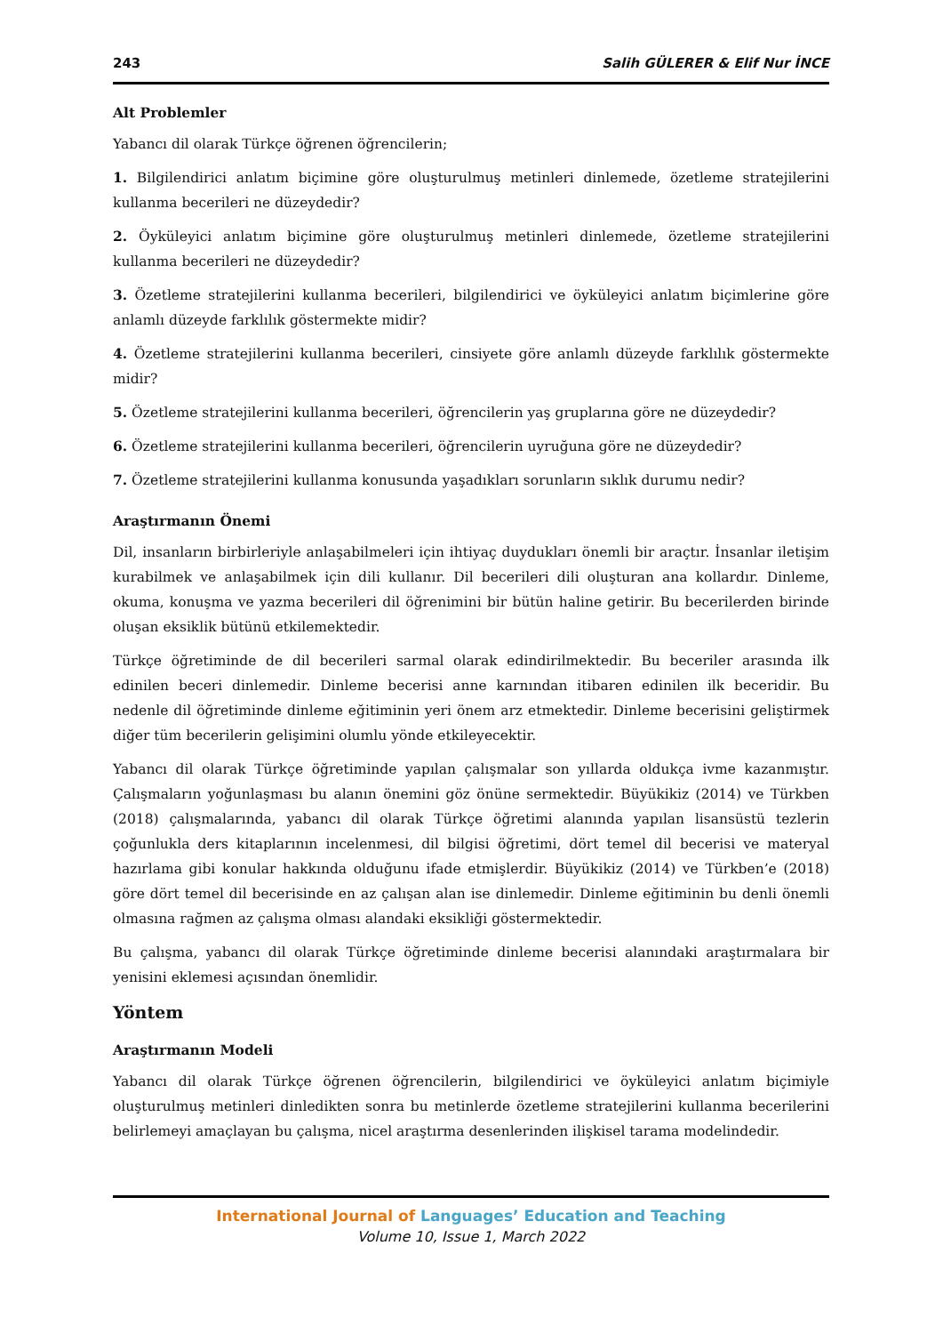243 Salih GÜLERER & Elif Nur İNCE
Alt Problemler
Yabancı dil olarak Türkçe öğrenen öğrencilerin;
1. Bilgilendirici anlatım biçimine göre oluşturulmuş metinleri dinlemede, özetleme stratejilerini kullanma becerileri ne düzeydedir?
2. Öyküleyici anlatım biçimine göre oluşturulmuş metinleri dinlemede, özetleme stratejilerini kullanma becerileri ne düzeydedir?
3. Özetleme stratejilerini kullanma becerileri, bilgilendirici ve öyküleyici anlatım biçimlerine göre anlamlı düzeyde farklılık göstermekte midir?
4. Özetleme stratejilerini kullanma becerileri, cinsiyete göre anlamlı düzeyde farklılık göstermekte midir?
5. Özetleme stratejilerini kullanma becerileri, öğrencilerin yaş gruplarına göre ne düzeydedir?
6. Özetleme stratejilerini kullanma becerileri, öğrencilerin uyruğuna göre ne düzeydedir?
7. Özetleme stratejilerini kullanma konusunda yaşadıkları sorunların sıklık durumu nedir?
Araştırmanın Önemi
Dil, insanların birbirleriyle anlaşabilmeleri için ihtiyaç duydukları önemli bir araçtır. İnsanlar iletişim kurabilmek ve anlaşabilmek için dili kullanır. Dil becerileri dili oluşturan ana kollardır. Dinleme, okuma, konuşma ve yazma becerileri dil öğrenimini bir bütün haline getirir. Bu becerilerden birinde oluşan eksiklik bütünü etkilemektedir.
Türkçe öğretiminde de dil becerileri sarmal olarak edindirilmektedir. Bu beceriler arasında ilk edinilen beceri dinlemedir. Dinleme becerisi anne karnından itibaren edinilen ilk beceridir. Bu nedenle dil öğretiminde dinleme eğitiminin yeri önem arz etmektedir. Dinleme becerisini geliştirmek diğer tüm becerilerin gelişimini olumlu yönde etkileyecektir.
Yabancı dil olarak Türkçe öğretiminde yapılan çalışmalar son yıllarda oldukça ivme kazanmıştır. Çalışmaların yoğunlaşması bu alanın önemini göz önüne sermektedir. Büyükikiz (2014) ve Türkben (2018) çalışmalarında, yabancı dil olarak Türkçe öğretimi alanında yapılan lisansüstü tezlerin çoğunlukla ders kitaplarının incelenmesi, dil bilgisi öğretimi, dört temel dil becerisi ve materyal hazırlama gibi konular hakkında olduğunu ifade etmişlerdir. Büyükikiz (2014) ve Türkben’e (2018) göre dört temel dil becerisinde en az çalışan alan ise dinlemedir. Dinleme eğitiminin bu denli önemli olmasına rağmen az çalışma olması alandaki eksikliği göstermektedir.
Bu çalışma, yabancı dil olarak Türkçe öğretiminde dinleme becerisi alanındaki araştırmalara bir yenisini eklemesi açısından önemlidir.
Yöntem
Araştırmanın Modeli
Yabancı dil olarak Türkçe öğrenen öğrencilerin, bilgilendirici ve öyküleyici anlatım biçimiyle oluşturulmuş metinleri dinledikten sonra bu metinlerde özetleme stratejilerini kullanma becerilerini belirlemeyi amaçlayan bu çalışma, nicel araştırma desenlerinden ilişkisel tarama modelindedir.
International Journal of Languages’ Education and Teaching
Volume 10, Issue 1, March 2022